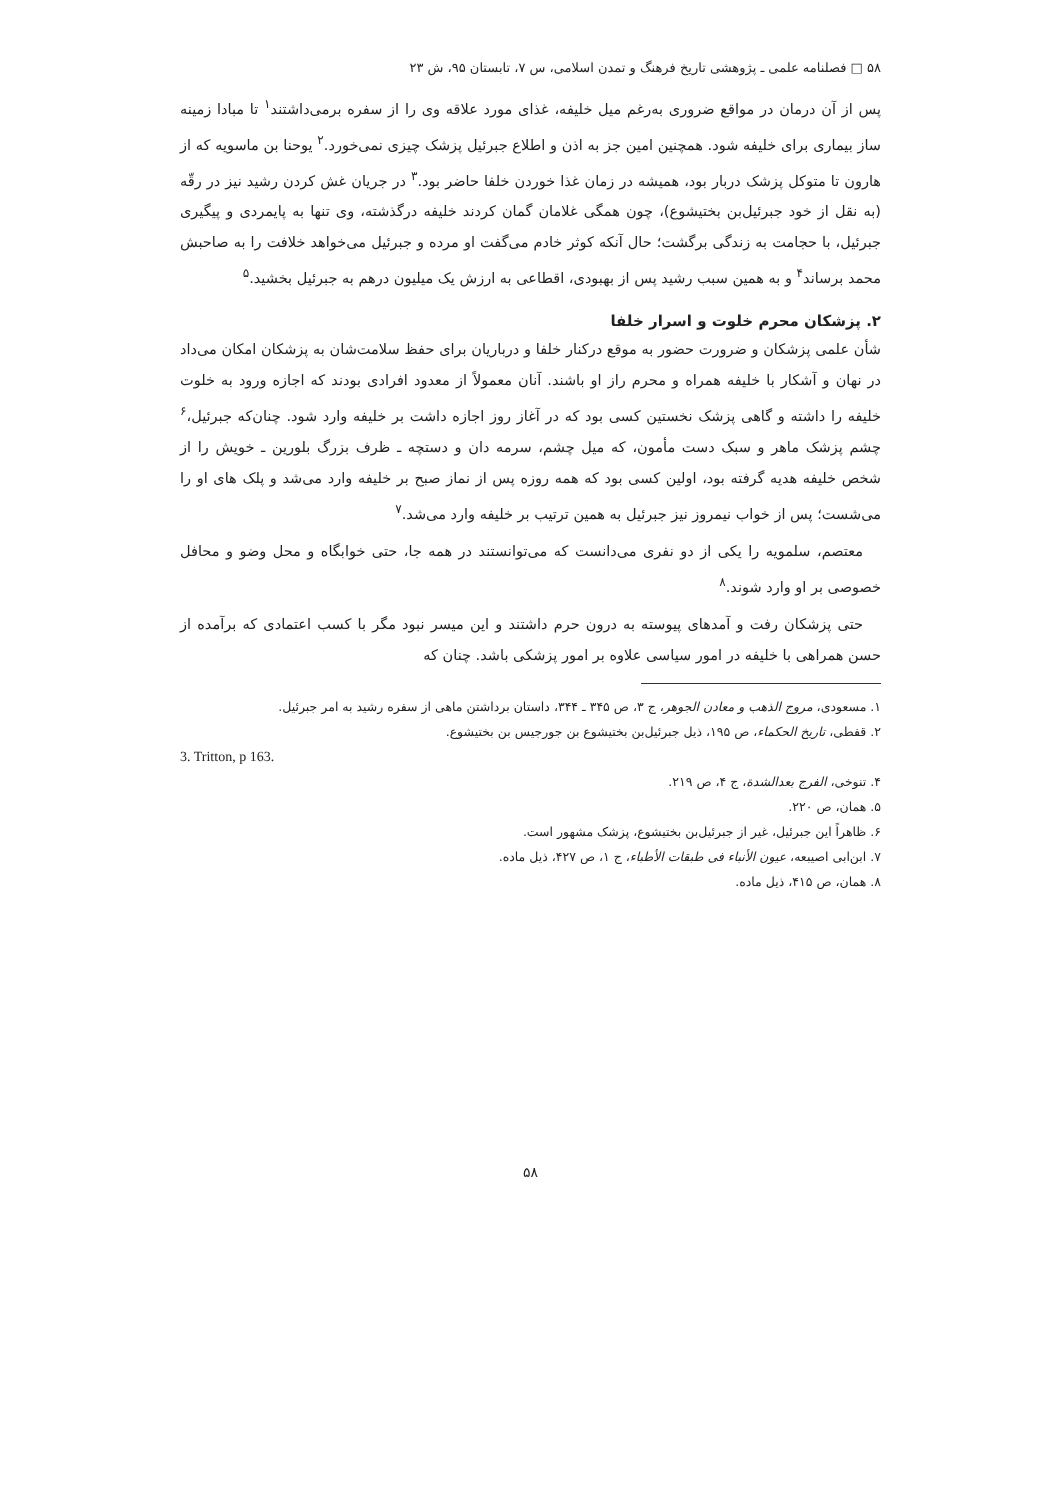۵۸ □ فصلنامه علمی ـ پژوهشی تاریخ فرهنگ و تمدن اسلامی، س ۷، تابستان ۹۵، ش ۲۳
پس از آن درمان در مواقع ضروری به‌رغم میل خلیفه، غذای مورد علاقه وی را از سفره برمی‌داشتند<sup>۱</sup> تا مبادا زمینه ساز بیماری برای خلیفه شود. همچنین امین جز به اذن و اطلاع جبرئیل پزشک چیزی نمی‌خورد.<sup>۲</sup> یوحنا بن ماسویه که از هارون تا متوکل پزشک دربار بود، همیشه در زمان غذا خوردن خلفا حاضر بود.<sup>۳</sup> در جریان غش کردن رشید نیز در رقّه (به نقل از خود جبرئیل‌بن بختیشوع)، چون همگی غلامان گمان کردند خلیفه درگذشته، وی تنها به پایمردی و پیگیری جبرئیل، با حجامت به زندگی برگشت؛ حال آنکه کوثر خادم می‌گفت او مرده و جبرئیل می‌خواهد خلافت را به صاحبش محمد برساند<sup>۴</sup> و به همین سبب رشید پس از بهبودی، اقطاعی به ارزش یک میلیون درهم به جبرئیل بخشید.<sup>۵</sup>
۲. پزشکان محرم خلوت و اسرار خلفا
شأن علمی پزشکان و ضرورت حضور به موقع درکنار خلفا و درباریان برای حفظ سلامت‌شان به پزشکان امکان می‌داد در نهان و آشکار با خلیفه همراه و محرم راز او باشند. آنان معمولاً از معدود افرادی بودند که اجازه ورود به خلوت خلیفه را داشته و گاهی پزشک نخستین کسی بود که در آغاز روز اجازه داشت بر خلیفه وارد شود. چنان‌که جبرئیل،<sup>۶</sup> چشم پزشک ماهر و سبک دست مأمون، که میل چشم، سرمه دان و دستچه ـ ظرف بزرگ بلورین ـ خویش را از شخص خلیفه هدیه گرفته بود، اولین کسی بود که همه روزه پس از نماز صبح بر خلیفه وارد می‌شد و پلک های او را می‌شست؛ پس از خواب نیمروز نیز جبرئیل به همین ترتیب بر خلیفه وارد می‌شد.<sup>۷</sup>
معتصم، سلمویه را یکی از دو نفری می‌دانست که می‌توانستند در همه جا، حتی خوابگاه و محل وضو و محافل خصوصی بر او وارد شوند.<sup>۸</sup>
حتی پزشکان رفت و آمدهای پیوسته به درون حرم داشتند و این میسر نبود مگر با کسب اعتمادی که برآمده از حسن همراهی با خلیفه در امور سیاسی علاوه بر امور پزشکی باشد. چنان که
۱. مسعودی، مروج الذهب و معادن الجوهر، ج ۳، ص ۳۴۵ ـ ۳۴۴، داستان برداشتن ماهی از سفره رشید به امر جبرئیل.
۲. قفطی، تاریخ الحکماء، ص ۱۹۵، ذیل جبرئیل‌بن بختیشوع بن جورجیس بن بختیشوع.
3. Tritton, p 163.
۴. تنوخی، الفرج بعدالشدة، ج ۴، ص ۲۱۹.
۵. همان، ص ۲۲۰.
۶. ظاهراً این جبرئیل، غیر از جبرئیل‌بن بختیشوع، پزشک مشهور است.
۷. ابن‌ابی اصیبعه، عیون الأنباء فی طبقات الأطباء، ج ۱، ص ۴۲۷، ذیل ماده.
۸. همان، ص ۴۱۵، ذیل ماده.
۵۸